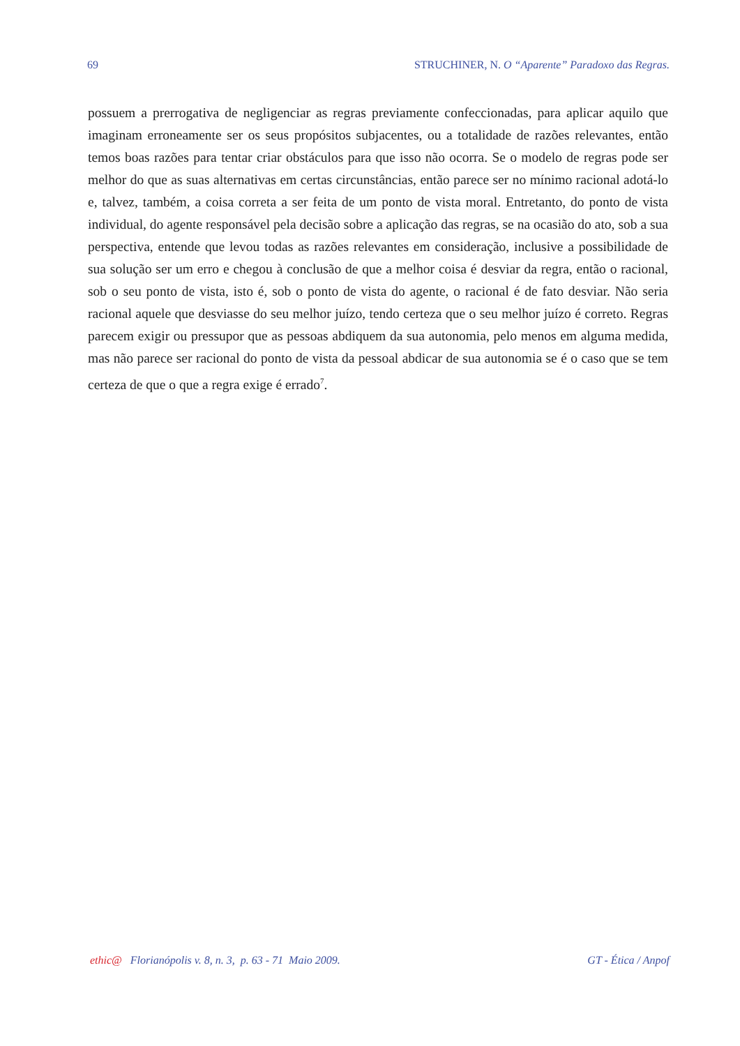69 STRUCHINER, N. O “Aparente” Paradoxo das Regras.
possuem a prerrogativa de negligenciar as regras previamente confeccionadas, para aplicar aquilo que imaginam erroneamente ser os seus propósitos subjacentes, ou a totalidade de razões relevantes, então temos boas razões para tentar criar obstáculos para que isso não ocorra. Se o modelo de regras pode ser melhor do que as suas alternativas em certas circunstâncias, então parece ser no mínimo racional adotá-lo e, talvez, também, a coisa correta a ser feita de um ponto de vista moral. Entretanto, do ponto de vista individual, do agente responsável pela decisão sobre a aplicação das regras, se na ocasião do ato, sob a sua perspectiva, entende que levou todas as razões relevantes em consideração, inclusive a possibilidade de sua solução ser um erro e chegou à conclusão de que a melhor coisa é desviar da regra, então o racional, sob o seu ponto de vista, isto é, sob o ponto de vista do agente, o racional é de fato desviar. Não seria racional aquele que desviasse do seu melhor juízo, tendo certeza que o seu melhor juízo é correto. Regras parecem exigir ou pressupor que as pessoas abdiquem da sua autonomia, pelo menos em alguma medida, mas não parece ser racional do ponto de vista da pessoal abdicar de sua autonomia se é o caso que se tem certeza de que o que a regra exige é errado<sup>7</sup>.
ethic@ Florianópolis v. 8, n. 3, p. 63 - 71 Maio 2009. GT - Ética / Anpof